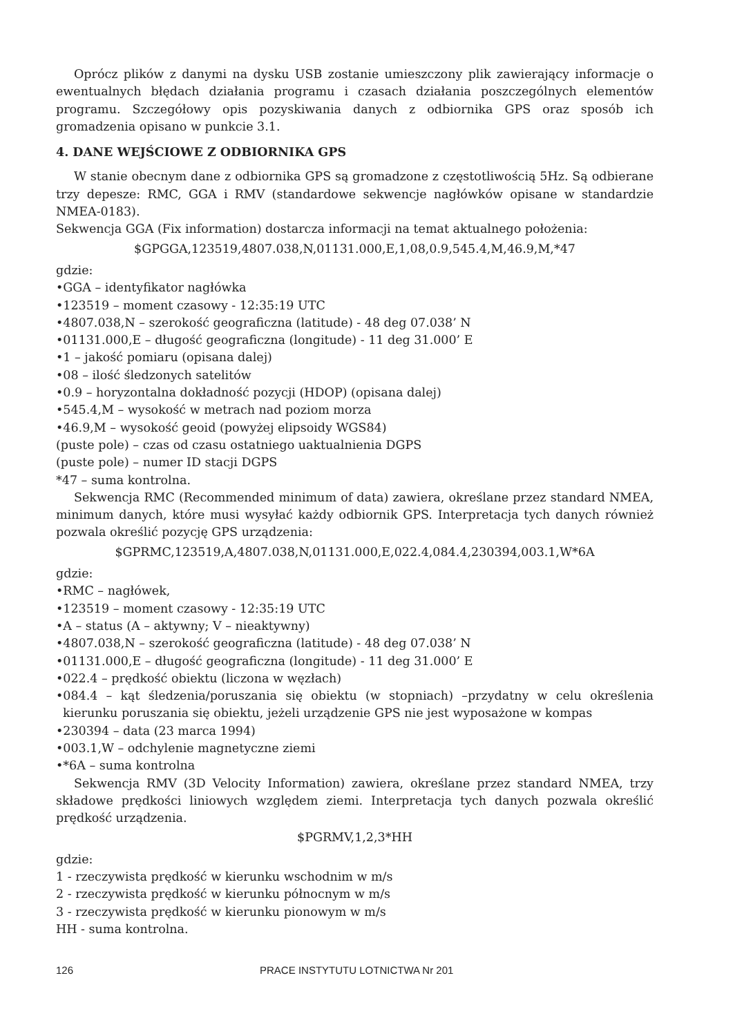Oprócz plików z danymi na dysku USB zostanie umieszczony plik zawierający informacje o ewentualnych błędach działania programu i czasach działania poszczególnych elementów programu. Szczegółowy opis pozyskiwania danych z odbiornika GPS oraz sposób ich gromadzenia opisano w punkcie 3.1.
4. DANE WEJŚCIOWE Z ODBIORNIKA GPS
W stanie obecnym dane z odbiornika GPS są gromadzone z częstotliwością 5Hz. Są odbierane trzy depesze: RMC, GGA i RMV (standardowe sekwencje nagłówków opisane w standardzie NMEA-0183).
Sekwencja GGA (Fix information) dostarcza informacji na temat aktualnego położenia:
$GPGGA,123519,4807.038,N,01131.000,E,1,08,0.9,545.4,M,46.9,M,*47
gdzie:
•GGA – identyfikator nagłówka
•123519 – moment czasowy - 12:35:19 UTC
•4807.038,N – szerokość geograficzna (latitude) - 48 deg 07.038’ N
•01131.000,E – długość geograficzna (longitude) - 11 deg 31.000’ E
•1 – jakość pomiaru (opisana dalej)
•08 – ilość śledzonych satelitów
•0.9 – horyzontalna dokładność pozycji (HDOP) (opisana dalej)
•545.4,M – wysokość w metrach nad poziom morza
•46.9,M – wysokość geoid (powyżej elipsoidy WGS84)
(puste pole) – czas od czasu ostatniego uaktualnienia DGPS
(puste pole) – numer ID stacji DGPS
*47 – suma kontrolna.
Sekwencja RMC (Recommended minimum of data) zawiera, określane przez standard NMEA, minimum danych, które musi wysyłać każdy odbiornik GPS. Interpretacja tych danych również pozwala określić pozycję GPS urządzenia:
$GPRMC,123519,A,4807.038,N,01131.000,E,022.4,084.4,230394,003.1,W*6A
gdzie:
•RMC – nagłówek,
•123519 – moment czasowy - 12:35:19 UTC
•A – status (A – aktywny; V – nieaktywny)
•4807.038,N – szerokość geograficzna (latitude) - 48 deg 07.038’ N
•01131.000,E – długość geograficzna (longitude) - 11 deg 31.000’ E
•022.4 – prędkość obiektu (liczona w węzłach)
•084.4 – kąt śledzenia/poruszania się obiektu (w stopniach) –przydatny w celu określenia kierunku poruszania się obiektu, jeżeli urządzenie GPS nie jest wyposażone w kompas
•230394 – data (23 marca 1994)
•003.1,W – odchylenie magnetyczne ziemi
•*6A – suma kontrolna
Sekwencja RMV (3D Velocity Information) zawiera, określane przez standard NMEA, trzy składowe prędkości liniowych względem ziemi. Interpretacja tych danych pozwala określić prędkość urządzenia.
$PGRMV,1,2,3*HH
gdzie:
1 - rzeczywista prędkość w kierunku wschodnim w m/s
2 - rzeczywista prędkość w kierunku północnym w m/s
3 - rzeczywista prędkość w kierunku pionowym w m/s
HH - suma kontrolna.
126 PRACE INSTYTUTU LOTNICTWA Nr 201